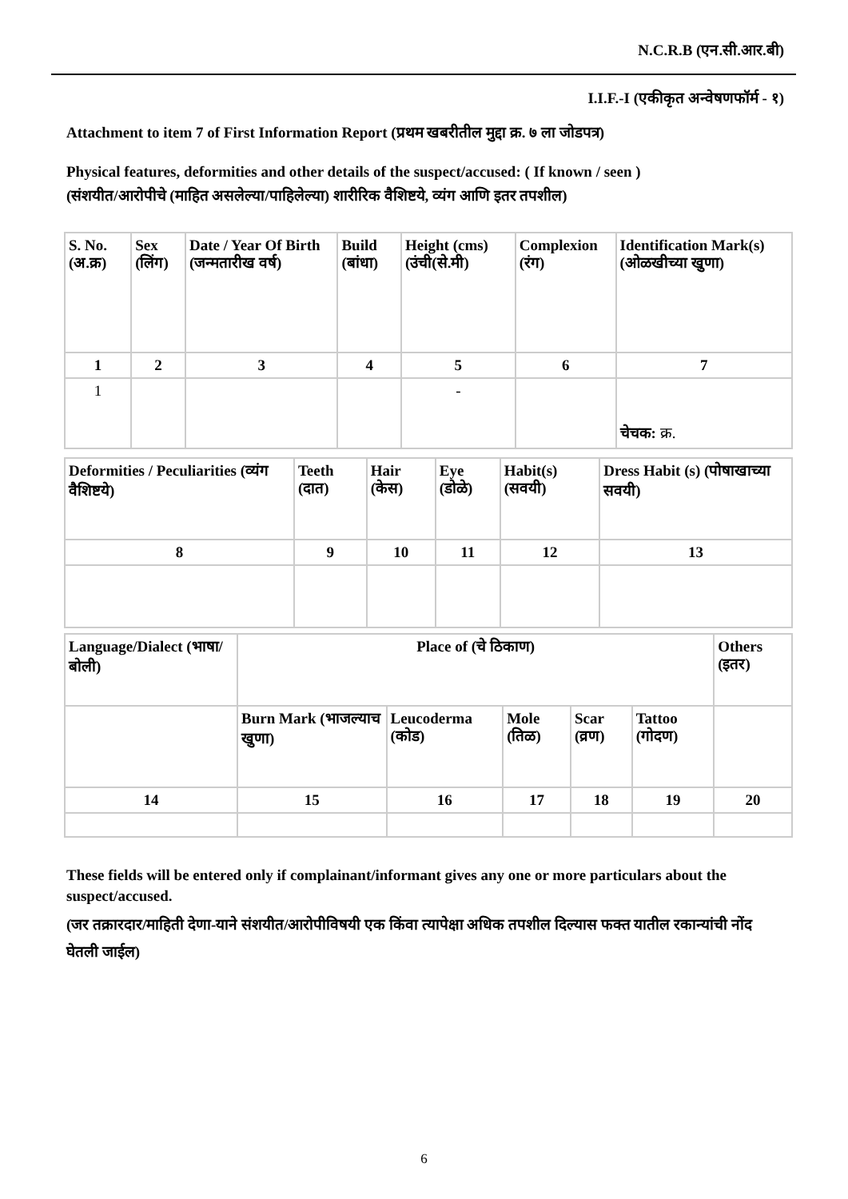N.C.R.B (एन.सी.आर.बी)
I.I.F.-I (एकीकृत अन्वेषणफॉर्म - १)
Attachment to item 7 of First Information Report (प्रथम खबरीतील मुद्दा क्र. ७ ला जोडपत्र)
Physical features, deformities and other details of the suspect/accused: ( If known / seen )
(संशयीत/आरोपीचे (माहित असलेल्या/पाहिलेल्या) शारीरिक वैशिष्टये, व्यंग आणि इतर तपशील)
| S. No. (अ.क्र) | Sex (लिंग) | Date / Year Of Birth (जन्मतारीख वर्ष) | Build (बांधा) | Height (cms) (उंची(से.मी) | Complexion (रंग) | Identification Mark(s) (ओळखीच्या खुणा) |
| 1 | 2 | 3 | 4 | 5 | 6 | 7 |
| 1 | | | | - | | चेचक: क्र. |
| Deformities / Peculiarities (व्यंग वैशिष्टये) | Teeth (दात) | Hair (केस) | Eye (डोळे) | Habit(s) (सवयी) | Dress Habit (s) (पोषाखाच्या सवयी) |
| 8 | 9 | 10 | 11 | 12 | 13 |
| Language/Dialect (भाषा/बोली) | Place of (चे ठिकाण) | | | | | Others (इतर) |
| | Burn Mark (भाजल्याच खुणा) | Leucoderma (कोड) | Mole (तिळ) | Scar (व्रण) | Tattoo (गोदण) | |
| 14 | 15 | 16 | 17 | 18 | 19 | 20 |
These fields will be entered only if complainant/informant gives any one or more particulars about the suspect/accused.
(जर तक्रारदार/माहिती देणा-याने संशयीत/आरोपीविषयी एक किंवा त्यापेक्षा अधिक तपशील दिल्यास फक्त यातील रकान्यांची नोंद घेतली जाईल)
6